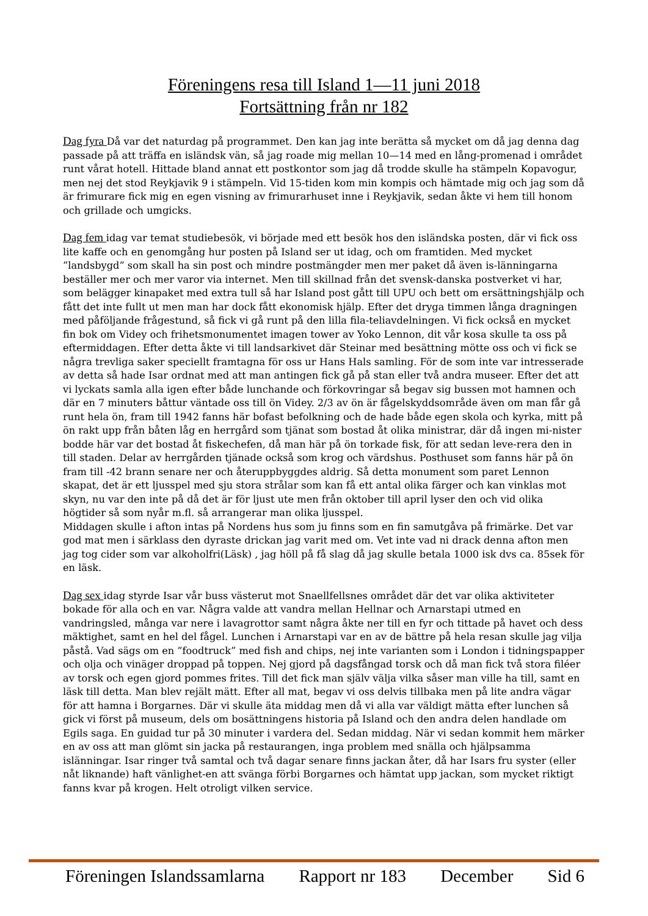Föreningens resa till Island 1—11 juni 2018
Fortsättning från nr 182
Dag fyra Då var det naturdag på programmet. Den kan jag inte berätta så mycket om då jag denna dag passade på att träffa en isländsk vän, så jag roade mig mellan 10—14 med en lång-promenad i området runt vårat hotell. Hittade bland annat ett postkontor som jag då trodde skulle ha stämpeln Kopavogur, men nej det stod Reykjavik 9 i stämpeln. Vid 15-tiden kom min kompis och hämtade mig och jag som då är frimurare fick mig en egen visning av frimurarhuset inne i Reykjavik, sedan åkte vi hem till honom och grillade och umgicks.
Dag fem idag var temat studiebesök, vi började med ett besök hos den isländska posten, där vi fick oss lite kaffe och en genomgång hur posten på Island ser ut idag, och om framtiden. Med mycket ”landsbygd” som skall ha sin post och mindre postmängder men mer paket då även is-länningarna beställer mer och mer varor via internet. Men till skillnad från det svensk-danska postverket vi har, som belägger kinapaket med extra tull så har Island post gått till UPU och bett om ersättningshjälp och fått det inte fullt ut men man har dock fått ekonomisk hjälp. Efter det dryga timmen långa dragningen med påföljande frågestund, så fick vi gå runt på den lilla fila-teliavdelningen. Vi fick också en mycket fin bok om Videy och frihetsmonumentet imagen tower av Yoko Lennon, dit vår kosa skulle ta oss på eftermiddagen. Efter detta åkte vi till landsarkivet där Steinar med besättning mötte oss och vi fick se några trevliga saker speciellt framtagna för oss ur Hans Hals samling. För de som inte var intresserade av detta så hade Isar ordnat med att man antingen fick gå på stan eller två andra museer. Efter det att vi lyckats samla alla igen efter både lunchande och förkovringar så begav sig bussen mot hamnen och där en 7 minuters båttur väntade oss till ön Videy. 2/3 av ön är fågelskyddsområde även om man får gå runt hela ön, fram till 1942 fanns här bofast befolkning och de hade både egen skola och kyrka, mitt på ön rakt upp från båten låg en herrgård som tjänat som bostad åt olika ministrar, där då ingen mi-nister bodde här var det bostad åt fiskechefen, då man här på ön torkade fisk, för att sedan leve-rera den in till staden. Delar av herrgården tjänade också som krog och värdshus. Posthuset som fanns här på ön fram till -42 brann senare ner och återuppbyggdes aldrig. Så detta monument som paret Lennon skapat, det är ett ljusspel med sju stora strålar som kan få ett antal olika färger och kan vinklas mot skyn, nu var den inte på då det är för ljust ute men från oktober till april lyser den och vid olika högtider så som nyår m.fl. så arrangerar man olika ljusspel.
Middagen skulle i afton intas på Nordens hus som ju finns som en fin samutgåva på frimärke. Det var god mat men i särklass den dyraste drickan jag varit med om. Vet inte vad ni drack denna afton men jag tog cider som var alkoholfri(Läsk) , jag höll på få slag då jag skulle betala 1000 isk dvs ca. 85sek för en läsk.
Dag sex idag styrde Isar vår buss västerut mot Snaellfellsnes området där det var olika aktiviteter bokade för alla och en var. Några valde att vandra mellan Hellnar och Arnarstapi utmed en vandringsled, många var nere i lavagrottor samt några åkte ner till en fyr och tittade på havet och dess mäktighet, samt en hel del fågel. Lunchen i Arnarstapi var en av de bättre på hela resan skulle jag vilja påstå. Vad sägs om en ”foodtruck” med fish and chips, nej inte varianten som i London i tidningspapper och olja och vinäger droppad på toppen. Nej gjord på dagsfångad torsk och då man fick två stora filéer av torsk och egen gjord pommes frites. Till det fick man själv välja vilka såser man ville ha till, samt en läsk till detta. Man blev rejält mätt. Efter all mat, begav vi oss delvis tillbaka men på lite andra vägar för att hamna i Borgarnes. Där vi skulle äta middag men då vi alla var väldigt mätta efter lunchen så gick vi först på museum, dels om bosättningens historia på Island och den andra delen handlade om Egils saga. En guidad tur på 30 minuter i vardera del. Sedan middag. När vi sedan kommit hem märker en av oss att man glömt sin jacka på restaurangen, inga problem med snälla och hjälpsamma islänningar. Isar ringer två samtal och två dagar senare finns jackan åter, då har Isars fru syster (eller nåt liknande) haft vänlighet-en att svänga förbi Borgarnes och hämtat upp jackan, som mycket riktigt fanns kvar på krogen. Helt otroligt vilken service.
Föreningen Islandssamlarna Rapport nr 183 December Sid 6